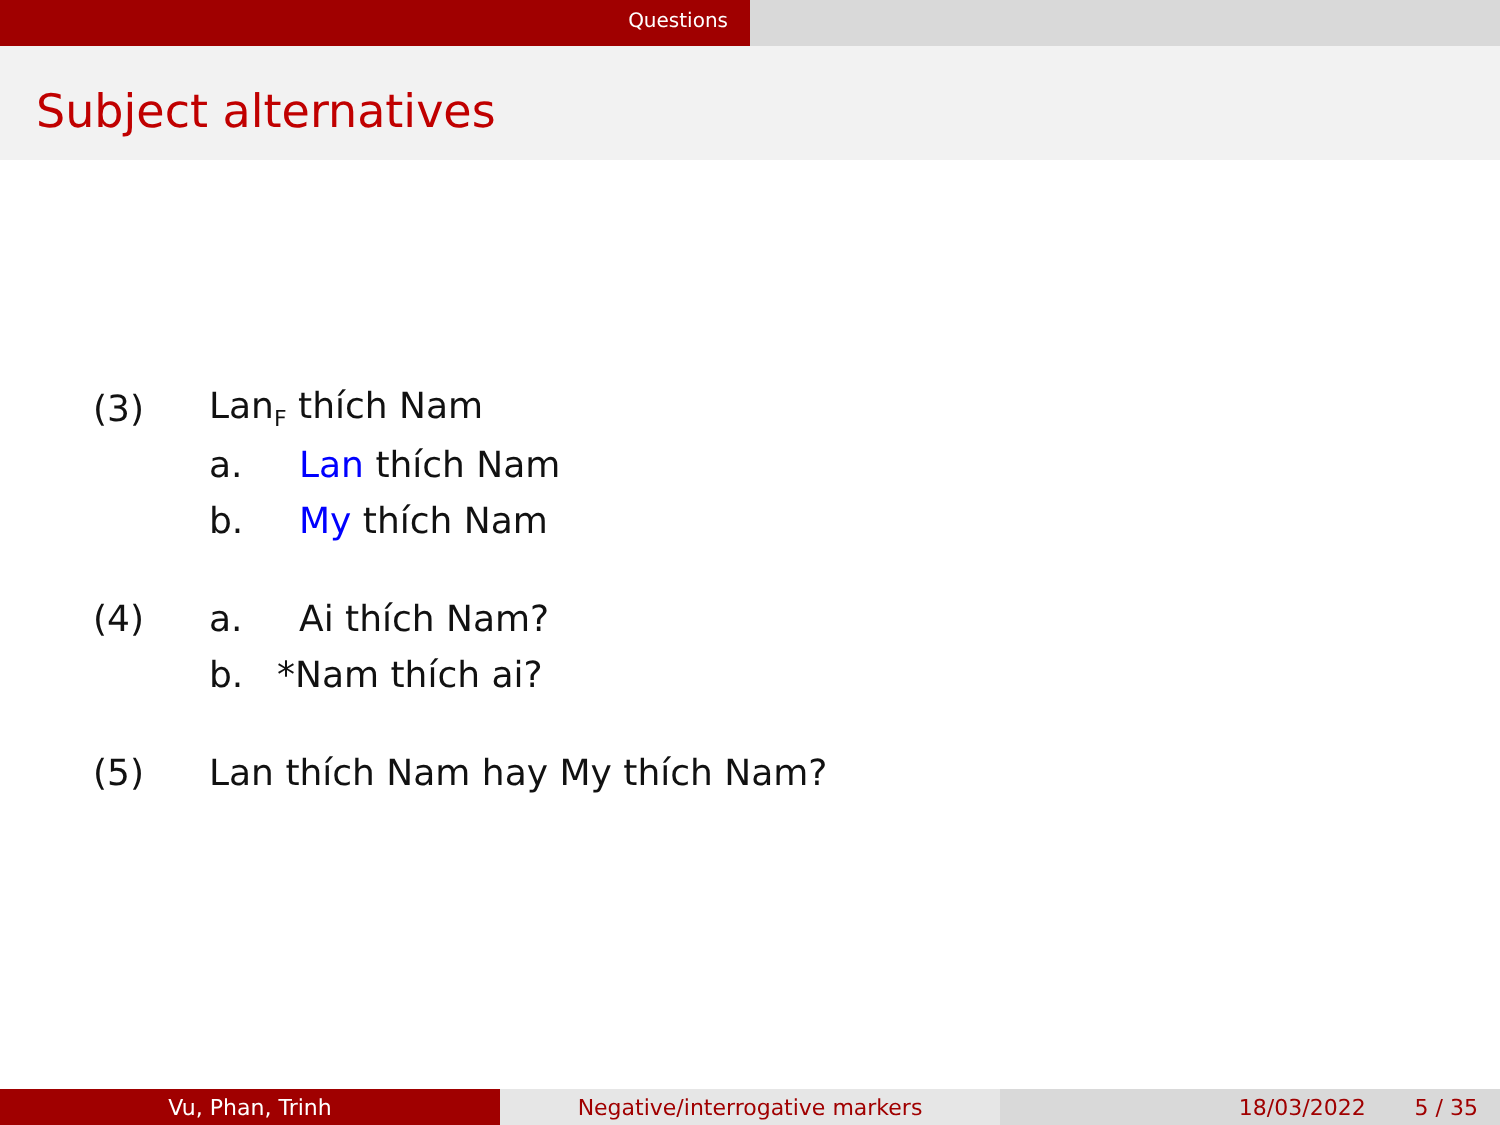Questions
Subject alternatives
(3) Lan<sub>F</sub> thích Nam
a. Lan thích Nam
b. My thích Nam
(4) a. Ai thích Nam?
b. *Nam thích ai?
(5) Lan thích Nam hay My thích Nam?
Vu, Phan, Trinh Negative/interrogative markers 18/03/2022 5 / 35